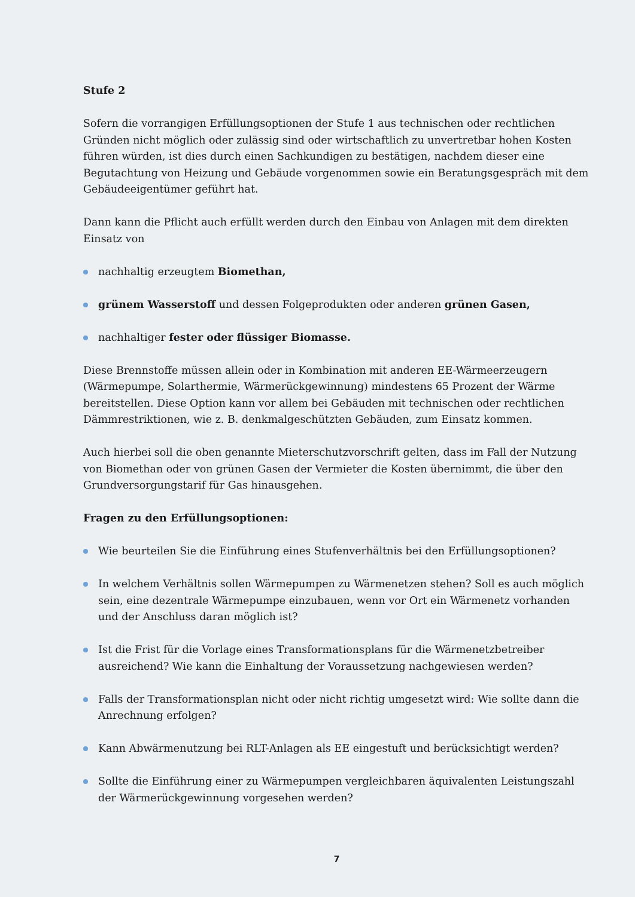Stufe 2
Sofern die vorrangigen Erfüllungsoptionen der Stufe 1 aus technischen oder rechtlichen Gründen nicht möglich oder zulässig sind oder wirtschaftlich zu unvertretbar hohen Kosten führen würden, ist dies durch einen Sachkundigen zu bestätigen, nachdem dieser eine Begutachtung von Heizung und Gebäude vorgenommen sowie ein Beratungsgespräch mit dem Gebäudeeigentümer geführt hat.
Dann kann die Pflicht auch erfüllt werden durch den Einbau von Anlagen mit dem direkten Einsatz von
nachhaltig erzeugtem Biomethan,
grünem Wasserstoff und dessen Folgeprodukten oder anderen grünen Gasen,
nachhaltiger fester oder flüssiger Biomasse.
Diese Brennstoffe müssen allein oder in Kombination mit anderen EE-Wärmeerzeugern (Wärmepumpe, Solarthermie, Wärmerückgewinnung) mindestens 65 Prozent der Wärme bereitstellen. Diese Option kann vor allem bei Gebäuden mit technischen oder rechtlichen Dämmrestriktionen, wie z. B. denkmalgeschützten Gebäuden, zum Einsatz kommen.
Auch hierbei soll die oben genannte Mieterschutzvorschrift gelten, dass im Fall der Nutzung von Biomethan oder von grünen Gasen der Vermieter die Kosten übernimmt, die über den Grundversorgungstarif für Gas hinausgehen.
Fragen zu den Erfüllungsoptionen:
Wie beurteilen Sie die Einführung eines Stufenverhältnis bei den Erfüllungsoptionen?
In welchem Verhältnis sollen Wärmepumpen zu Wärmenetzen stehen? Soll es auch möglich sein, eine dezentrale Wärmepumpe einzubauen, wenn vor Ort ein Wärmenetz vorhanden und der Anschluss daran möglich ist?
Ist die Frist für die Vorlage eines Transformationsplans für die Wärmenetzbetreiber ausreichend? Wie kann die Einhaltung der Voraussetzung nachgewiesen werden?
Falls der Transformationsplan nicht oder nicht richtig umgesetzt wird: Wie sollte dann die Anrechnung erfolgen?
Kann Abwärmenutzung bei RLT-Anlagen als EE eingestuft und berücksichtigt werden?
Sollte die Einführung einer zu Wärmepumpen vergleichbaren äquivalenten Leistungszahl der Wärmerückgewinnung vorgesehen werden?
7